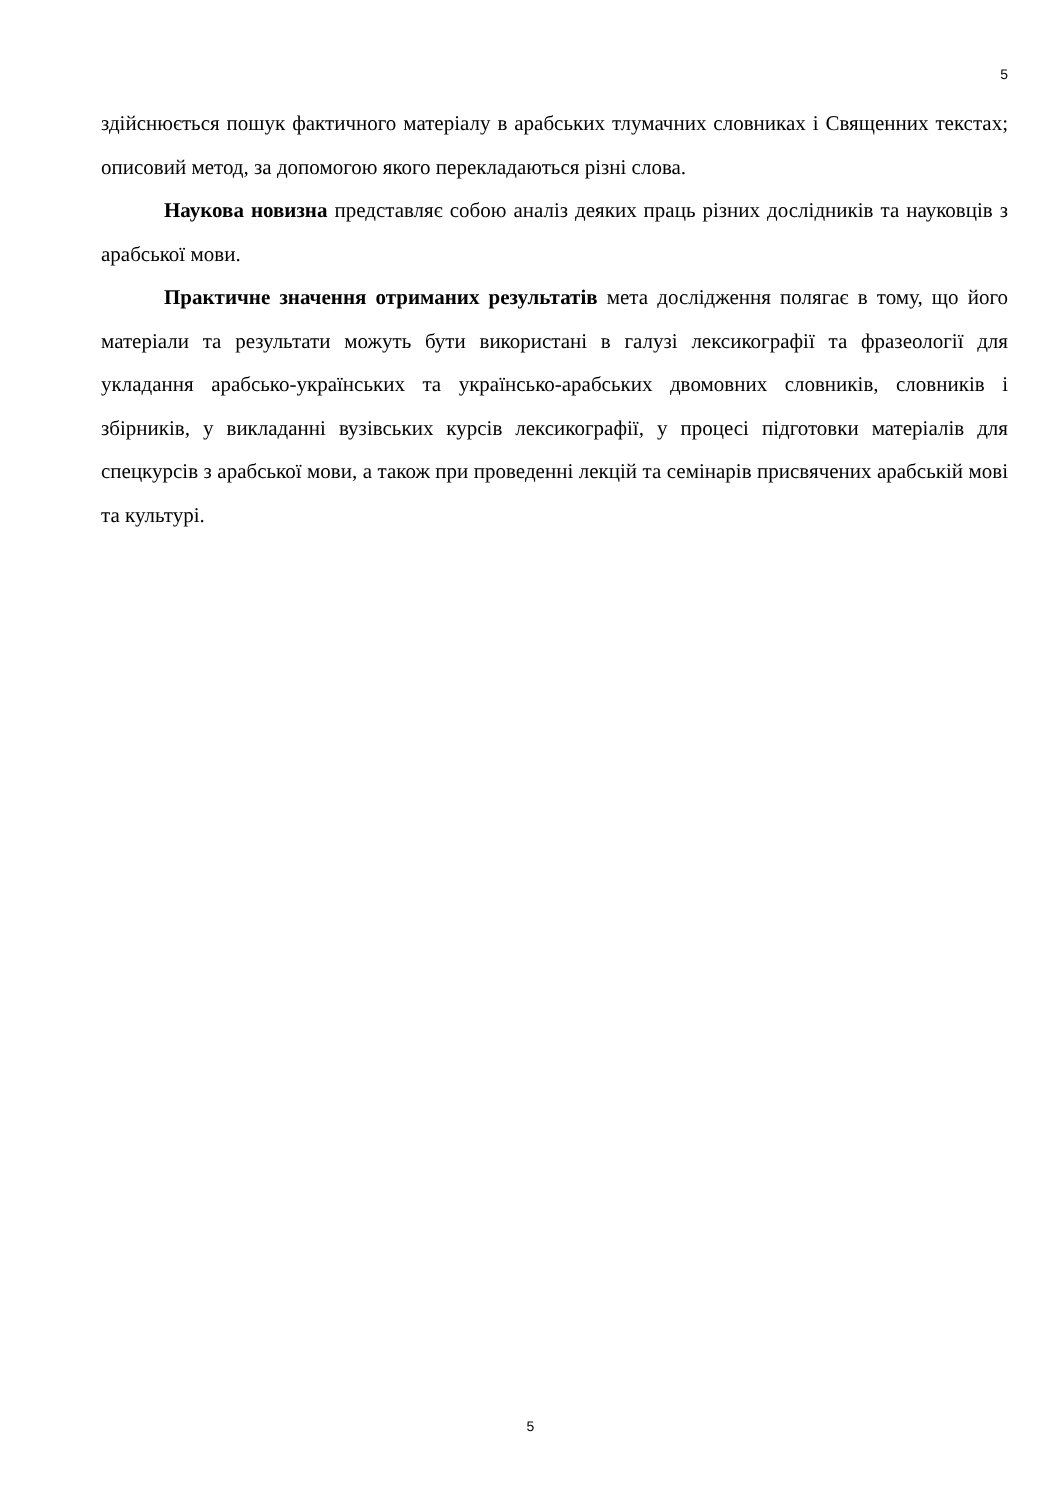5
здійснюється пошук фактичного матеріалу в арабських тлумачних словниках і Священних текстах; описовий метод, за допомогою якого перекладаються різні слова.
Наукова новизна представляє собою аналіз деяких праць різних дослідників та науковців з арабської мови.
Практичне значення отриманих результатів мета дослідження полягає в тому, що його матеріали та результати можуть бути використані в галузі лексикографії та фразеології для укладання арабсько-українських та українсько-арабських двомовних словників, словників і збірників, у викладанні вузівських курсів лексикографії, у процесі підготовки матеріалів для спецкурсів з арабської мови, а також при проведенні лекцій та семінарів присвячених арабській мові та культурі.
5